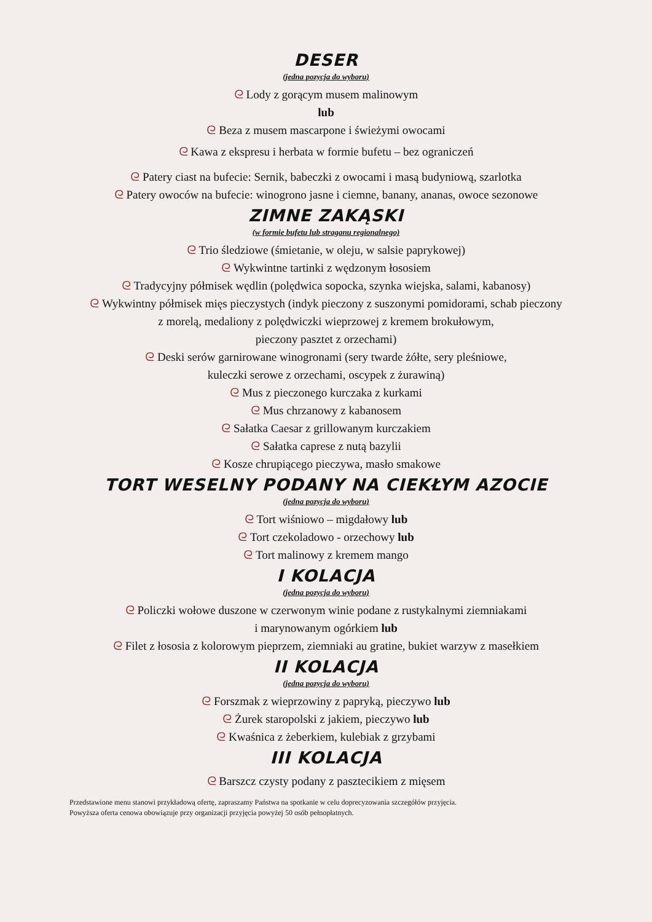DESER
(jedna pozycja do wyboru)
ᘓ Lody z gorącym musem malinowym
lub
ᘓ Beza z musem mascarpone i świeżymi owocami
ᘓ Kawa z ekspresu i herbata w formie bufetu – bez ograniczeń
ᘓ Patery ciast na bufecie: Sernik, babeczki z owocami i masą budyniową, szarlotka
ᘓ Patery owoców na bufecie: winogrono jasne i ciemne, banany, ananas, owoce sezonowe
ZIMNE ZAKĄSKI
(w formie bufetu lub straganu regionalnego)
ᘓ Trio śledziowe (śmietanie, w oleju, w salsie paprykowej)
ᘓ Wykwintne tartinki z wędzonym łososiem
ᘓ Tradycyjny półmisek wędlin (polędwica sopocka, szynka wiejska, salami, kabanosy)
ᘓ Wykwintny półmisek mięs pieczystych (indyk pieczony z suszonymi pomidorami, schab pieczony
z morelą, medaliony z polędwiczki wieprzowej z kremem brokułowym,
pieczony pasztet z orzechami)
ᘓ Deski serów garnirowane winogronami (sery twarde żółte, sery pleśniowe,
kuleczki serowe z orzechami, oscypek z żurawiną)
ᘓ Mus z pieczonego kurczaka z kurkami
ᘓ Mus chrzanowy z kabanosem
ᘓ Sałatka Caesar z grillowanym kurczakiem
ᘓ Sałatka caprese z nutą bazylii
ᘓ Kosze chrupiącego pieczywa, masło smakowe
TORT WESELNY PODANY NA CIEKŁYM AZOCIE
(jedna pozycja do wyboru)
ᘓ Tort wiśniowo – migdałowy lub
ᘓ Tort czekoladowo - orzechowy lub
ᘓ Tort malinowy z kremem mango
I KOLACJA
(jedna pozycja do wyboru)
ᘓ Policzki wołowe duszone w czerwonym winie podane z rustykalnymi ziemniakami
i marynowanym ogórkiem lub
ᘓ Filet z łososia z kolorowym pieprzem, ziemniaki au gratine, bukiet warzyw z masełkiem
II KOLACJA
(jedna pozycja do wyboru)
ᘓ Forszmak z wieprzowiny z papryką, pieczywo lub
ᘓ Żurek staropolski z jakiem, pieczywo lub
ᘓ Kwaśnica z żeberkiem, kulebiak z grzybami
III KOLACJA
ᘓ Barszcz czysty podany z pasztecikiem z mięsem
Przedstawione menu stanowi przykładową ofertę, zapraszamy Państwa na spotkanie w celu doprecyzowania szczegółów przyjęcia.
Powyższa oferta cenowa obowiązuje przy organizacji przyjęcia powyżej 50 osób pełnopłatnych.